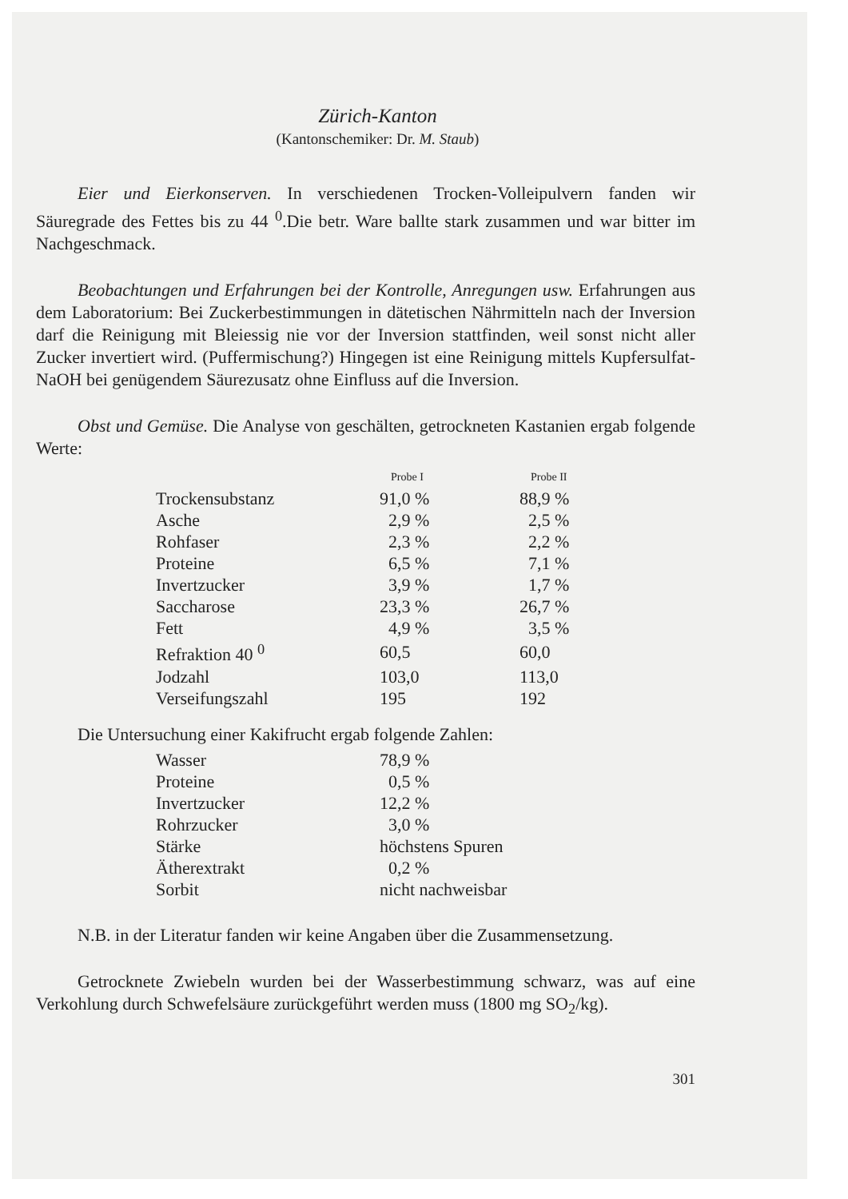Zürich-Kanton
(Kantonschemiker: Dr. M. Staub)
Eier und Eierkonserven. In verschiedenen Trocken-Volleipulvern fanden wir Säuregrade des Fettes bis zu 44 <sup>0</sup>.Die betr. Ware ballte stark zusammen und war bitter im Nachgeschmack.
Beobachtungen und Erfahrungen bei der Kontrolle, Anregungen usw. Erfahrungen aus dem Laboratorium: Bei Zuckerbestimmungen in dätetischen Nährmitteln nach der Inversion darf die Reinigung mit Bleiessig nie vor der Inversion stattfinden, weil sonst nicht aller Zucker invertiert wird. (Puffermischung?) Hingegen ist eine Reinigung mittels Kupfersulfat-NaOH bei genügendem Säurezusatz ohne Einfluss auf die Inversion.
Obst und Gemüse. Die Analyse von geschälten, getrockneten Kastanien ergab folgende Werte:
| | Probe I | Probe II |
| --- | --- | --- |
| Trockensubstanz | 91,0 % | 88,9 % |
| Asche | 2,9 % | 2,5 % |
| Rohfaser | 2,3 % | 2,2 % |
| Proteine | 6,5 % | 7,1 % |
| Invertzucker | 3,9 % | 1,7 % |
| Saccharose | 23,3 % | 26,7 % |
| Fett | 4,9 % | 3,5 % |
| Refraktion 40 <sup>0</sup> | 60,5 | 60,0 |
| Jodzahl | 103,0 | 113,0 |
| Verseifungszahl | 195 | 192 |
Die Untersuchung einer Kakifrucht ergab folgende Zahlen:
| Wasser | 78,9 % |
| Proteine | 0,5 % |
| Invertzucker | 12,2 % |
| Rohrzucker | 3,0 % |
| Stärke | höchstens Spuren |
| Ätherextrakt | 0,2 % |
| Sorbit | nicht nachweisbar |
N.B. in der Literatur fanden wir keine Angaben über die Zusammensetzung.
Getrocknete Zwiebeln wurden bei der Wasserbestimmung schwarz, was auf eine Verkohlung durch Schwefelsäure zurückgeführt werden muss (1800 mg SO<sub>2</sub>/kg).
301